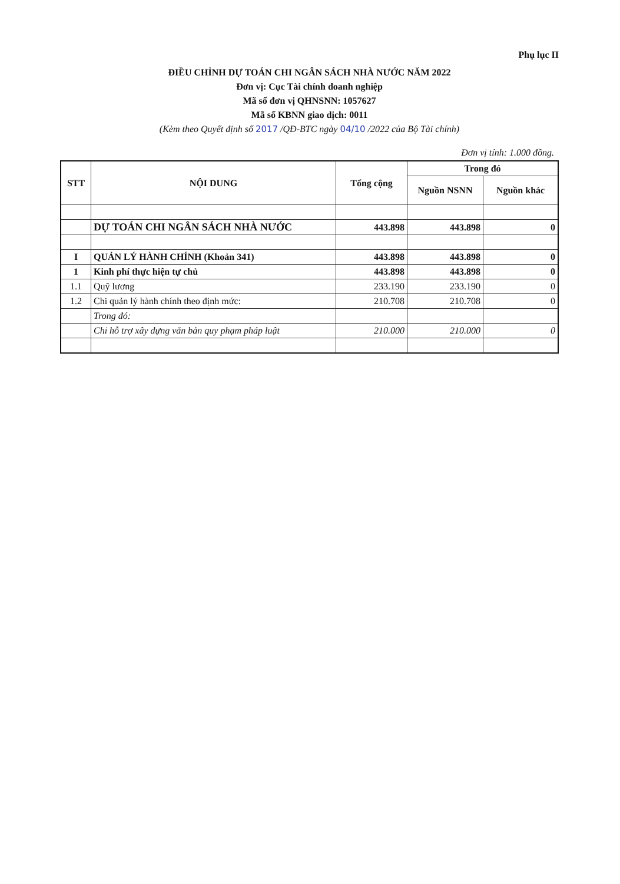Phụ lục II
ĐIỀU CHỈNH DỰ TOÁN CHI NGÂN SÁCH NHÀ NƯỚC NĂM 2022
Đơn vị: Cục Tài chính doanh nghiệp
Mã số đơn vị QHNSNN: 1057627
Mã số KBNN giao dịch: 0011
(Kèm theo Quyết định số 2017 /QĐ-BTC ngày 04/10 /2022 của Bộ Tài chính)
Đơn vị tính: 1.000 đồng.
| STT | NỘI DUNG | Tổng cộng | Trong đó | |
| --- | --- | --- | --- | --- |
| | | | Nguồn NSNN | Nguồn khác |
| | DỰ TOÁN CHI NGÂN SÁCH NHÀ NƯỚC | 443.898 | 443.898 | 0 |
| I | QUẢN LÝ HÀNH CHÍNH (Khoản 341) | 443.898 | 443.898 | 0 |
| 1 | Kinh phí thực hiện tự chủ | 443.898 | 443.898 | 0 |
| 1.1 | Quỹ lương | 233.190 | 233.190 | 0 |
| 1.2 | Chi quản lý hành chính theo định mức: | 210.708 | 210.708 | 0 |
| | Trong đó: | | | |
| | Chi hỗ trợ xây dựng văn bản quy phạm pháp luật | 210.000 | 210.000 | 0 |